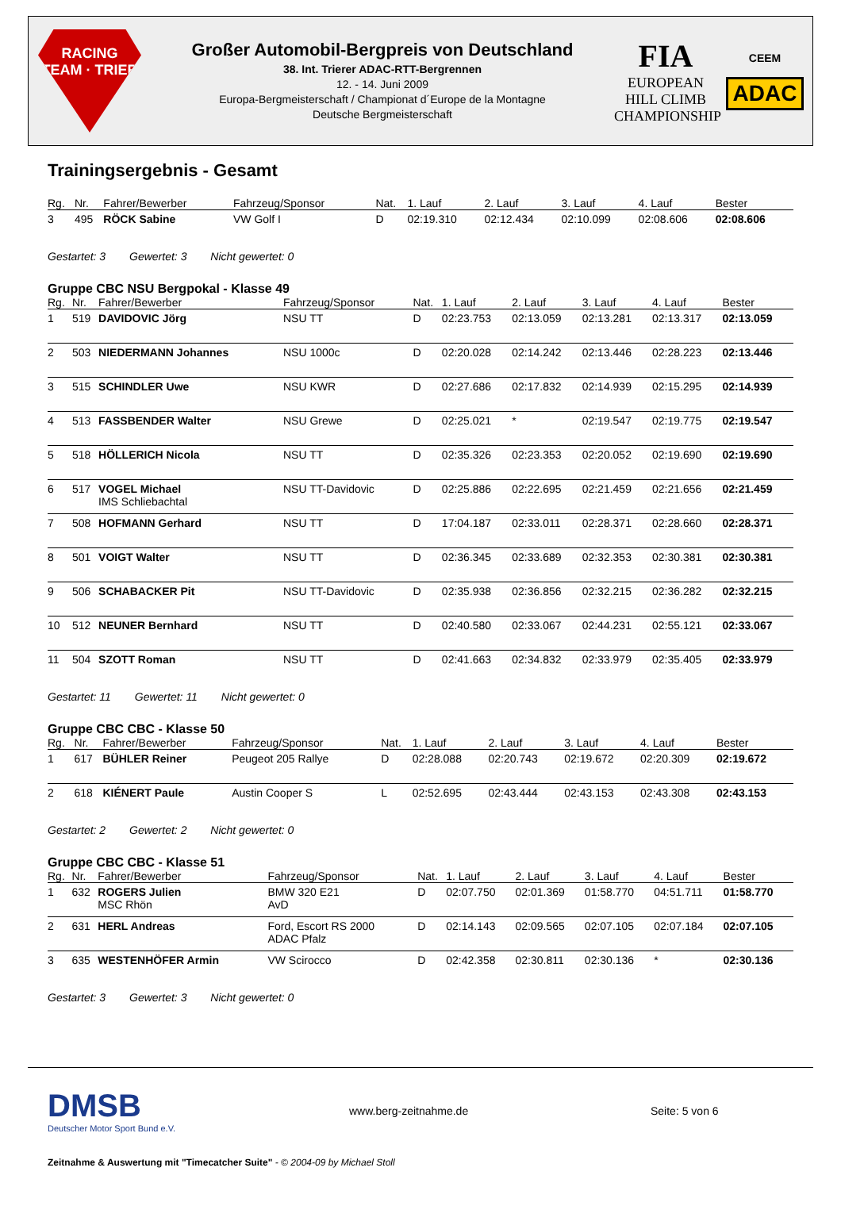RACING
TEAM · TRIER
Großer Automobil-Bergpreis von Deutschland
38. Int. Trierer ADAC-RTT-Bergrennen
12. - 14. Juni 2009
Europa-Bergmeisterschaft / Championat d´Europe de la Montagne
Deutsche Bergmeisterschaft
FIA
EUROPEAN
HILL CLIMB
CHAMPIONSHIP
CEEM
ADAC
Trainingsergebnis - Gesamt
| Rg. | Nr. | Fahrer/Bewerber | Fahrzeug/Sponsor | Nat. | 1. Lauf | 2. Lauf | 3. Lauf | 4. Lauf | Bester |
| --- | --- | --- | --- | --- | --- | --- | --- | --- | --- |
| 3 | 495 | RÖCK Sabine | VW Golf I | D | 02:19.310 | 02:12.434 | 02:10.099 | 02:08.606 | 02:08.606 |
Gestartet: 3 Gewertet: 3 Nicht gewertet: 0
Gruppe CBC NSU Bergpokal - Klasse 49
| Rg. | Nr. | Fahrer/Bewerber | Fahrzeug/Sponsor | Nat. | 1. Lauf | 2. Lauf | 3. Lauf | 4. Lauf | Bester |
| --- | --- | --- | --- | --- | --- | --- | --- | --- | --- |
| 1 | 519 | DAVIDOVIC Jörg | NSU TT | D | 02:23.753 | 02:13.059 | 02:13.281 | 02:13.317 | 02:13.059 |
| 2 | 503 | NIEDERMANN Johannes | NSU 1000c | D | 02:20.028 | 02:14.242 | 02:13.446 | 02:28.223 | 02:13.446 |
| 3 | 515 | SCHINDLER Uwe | NSU KWR | D | 02:27.686 | 02:17.832 | 02:14.939 | 02:15.295 | 02:14.939 |
| 4 | 513 | FASSBENDER Walter | NSU Grewe | D | 02:25.021 | * | 02:19.547 | 02:19.775 | 02:19.547 |
| 5 | 518 | HÖLLERICH Nicola | NSU TT | D | 02:35.326 | 02:23.353 | 02:20.052 | 02:19.690 | 02:19.690 |
| 6 | 517 | VOGEL Michael IMS Schliebachtal | NSU TT-Davidovic | D | 02:25.886 | 02:22.695 | 02:21.459 | 02:21.656 | 02:21.459 |
| 7 | 508 | HOFMANN Gerhard | NSU TT | D | 17:04.187 | 02:33.011 | 02:28.371 | 02:28.660 | 02:28.371 |
| 8 | 501 | VOIGT Walter | NSU TT | D | 02:36.345 | 02:33.689 | 02:32.353 | 02:30.381 | 02:30.381 |
| 9 | 506 | SCHABACKER Pit | NSU TT-Davidovic | D | 02:35.938 | 02:36.856 | 02:32.215 | 02:36.282 | 02:32.215 |
| 10 | 512 | NEUNER Bernhard | NSU TT | D | 02:40.580 | 02:33.067 | 02:44.231 | 02:55.121 | 02:33.067 |
| 11 | 504 | SZOTT Roman | NSU TT | D | 02:41.663 | 02:34.832 | 02:33.979 | 02:35.405 | 02:33.979 |
Gestartet: 11 Gewertet: 11 Nicht gewertet: 0
Gruppe CBC CBC - Klasse 50
| Rg. | Nr. | Fahrer/Bewerber | Fahrzeug/Sponsor | Nat. | 1. Lauf | 2. Lauf | 3. Lauf | 4. Lauf | Bester |
| --- | --- | --- | --- | --- | --- | --- | --- | --- | --- |
| 1 | 617 | BÜHLER Reiner | Peugeot 205 Rallye | D | 02:28.088 | 02:20.743 | 02:19.672 | 02:20.309 | 02:19.672 |
| 2 | 618 | KIÉNERT Paule | Austin Cooper S | L | 02:52.695 | 02:43.444 | 02:43.153 | 02:43.308 | 02:43.153 |
Gestartet: 2 Gewertet: 2 Nicht gewertet: 0
Gruppe CBC CBC - Klasse 51
| Rg. | Nr. | Fahrer/Bewerber | Fahrzeug/Sponsor | Nat. | 1. Lauf | 2. Lauf | 3. Lauf | 4. Lauf | Bester |
| --- | --- | --- | --- | --- | --- | --- | --- | --- | --- |
| 1 | 632 | ROGERS Julien MSC Rhön | BMW 320 E21 AvD | D | 02:07.750 | 02:01.369 | 01:58.770 | 04:51.711 | 01:58.770 |
| 2 | 631 | HERL Andreas | Ford, Escort RS 2000 ADAC Pfalz | D | 02:14.143 | 02:09.565 | 02:07.105 | 02:07.184 | 02:07.105 |
| 3 | 635 | WESTENHÖFER Armin | VW Scirocco | D | 02:42.358 | 02:30.811 | 02:30.136 | * | 02:30.136 |
Gestartet: 3 Gewertet: 3 Nicht gewertet: 0
DMSB
Deutscher Motor Sport Bund e.V.
www.berg-zeitnahme.de Seite: 5 von 6
Zeitnahme & Auswertung mit "Timecatcher Suite" - © 2004-09 by Michael Stoll